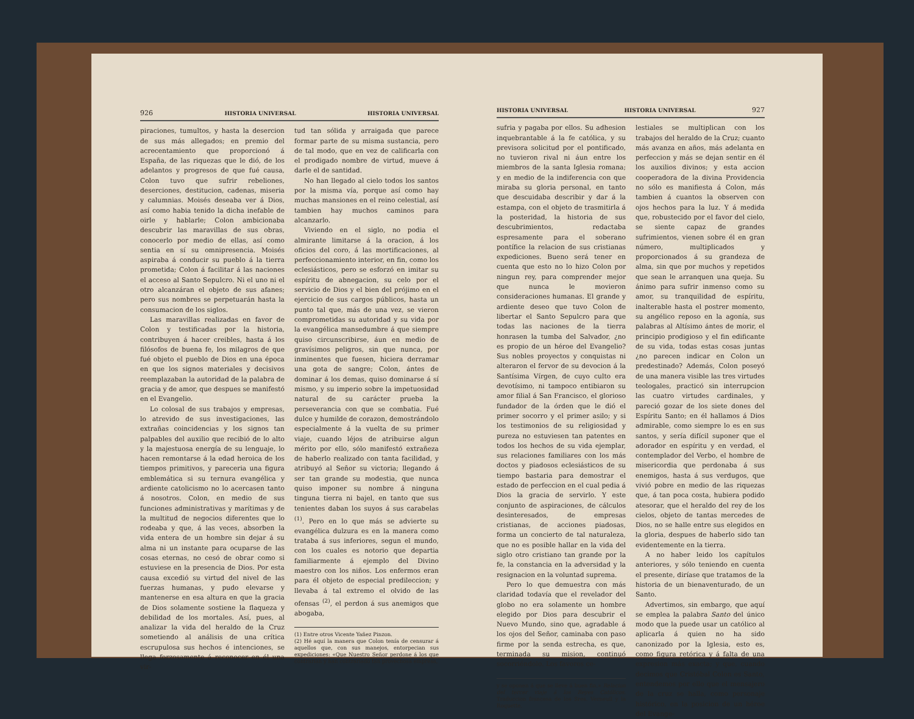926 HISTORIA UNIVERSAL HISTORIA UNIVERSAL
piraciones, tumultos, y hasta la desercion de sus más allegados; en premio del acrecentamiento que proporcionó á España, de las riquezas que le dió, de los adelantos y progresos de que fué causa, Colon tuvo que sufrir rebeliones, deserciones, destitucion, cadenas, miseria y calumnias. Moisés deseaba ver á Dios, así como habia tenido la dicha inefable de oirle y hablarle; Colon ambicionaba descubrir las maravillas de sus obras, conocerlo por medio de ellas, así como sentia en sí su omnipresencia. Moisés aspiraba á conducir su pueblo á la tierra prometida; Colon á facilitar á las naciones el acceso al Santo Sepulcro. Ni el uno ni el otro alcanzáran el objeto de sus afanes; pero sus nombres se perpetuarán hasta la consumacion de los siglos.
Las maravillas realizadas en favor de Colon y testificadas por la historia, contribuyen á hacer creibles, hasta á los filósofos de buena fe, los milagros de que fué objeto el pueblo de Dios en una época en que los signos materiales y decisivos reemplazaban la autoridad de la palabra de gracia y de amor, que despues se manifestó en el Evangelio.
Lo colosal de sus trabajos y empresas, lo atrevido de sus investigaciones, las extrañas coincidencias y los signos tan palpables del auxilio que recibió de lo alto y la majestuosa energía de su lenguaje, lo hacen remontarse á la edad heroica de los tiempos primitivos, y pareceria una figura emblemática si su ternura evangélica y ardiente catolicismo no lo acercasen tanto á nosotros. Colon, en medio de sus funciones administrativas y marítimas y de la multitud de negocios diferentes que lo rodeaba y que, á las veces, absorben la vida entera de un hombre sin dejar á su alma ni un instante para ocuparse de las cosas eternas, no cesó de obrar como si estuviese en la presencia de Dios. Por esta causa excedió su virtud del nivel de las fuerzas humanas, y pudo elevarse y mantenerse en esa altura en que la gracia de Dios solamente sostiene la flaqueza y debilidad de los mortales. Así, pues, al analizar la vida del heraldo de la Cruz sometiendo al análisis de una crítica escrupulosa sus hechos é intenciones, se llega forzosamente á reconocer en él una vir-
tud tan sólida y arraigada que parece formar parte de su misma sustancia, pero de tal modo, que en vez de calificarla con el prodigado nombre de virtud, mueve á darle el de santidad.
No han llegado al cielo todos los santos por la misma vía, porque así como hay muchas mansiones en el reino celestial, así tambien hay muchos caminos para alcanzarlo.
Viviendo en el siglo, no podia el almirante limitarse á la oracion, á los oficios del coro, á las mortificaciones, al perfeccionamiento interior, en fin, como los eclesiásticos, pero se esforzó en imitar su espíritu de abnegacion, su celo por el servicio de Dios y el bien del prójimo en el ejercicio de sus cargos públicos, hasta un punto tal que, más de una vez, se vieron comprometidas su autoridad y su vida por la evangélica mansedumbre á que siempre quiso circunscribirse, áun en medio de gravísimos peligros, sin que nunca, por inminentes que fuesen, hiciera derramar una gota de sangre; Colon, ántes de dominar á los demas, quiso dominarse á sí mismo, y su imperio sobre la impetuosidad natural de su carácter prueba la perseverancia con que se combatia. Fué dulce y humilde de corazon, demostrándolo especialmente á la vuelta de su primer viaje, cuando léjos de atribuirse algun mérito por ello, sólo manifestó extrañeza de haberlo realizado con tanta facilidad, y atribuyó al Señor su victoria; llegando á ser tan grande su modestia, que nunca quiso imponer su nombre á ninguna tinguna tierra ni bajel, en tanto que sus tenientes daban los suyos á sus carabelas <sup>(1)</sup>. Pero en lo que más se advierte su evangélica dulzura es en la manera como trataba á sus inferiores, segun el mundo, con los cuales es notorio que departia familiarmente á ejemplo del Divino maestro con los niños. Los enfermos eran para él objeto de especial predileccion; y llevaba á tal extremo el olvido de las ofensas <sup>(2)</sup>, el perdon á sus anemigos que abogaba,
(1) Entre otros Vicente Yañez Pinzon.
(2) Hé aquí la manera que Colon tenía de censurar á aquellos que, con sus manejos, entorpecian sus expediciones: «Que Nuestro Señor perdone á los que contrarian y han contrariado tan provechosa empresa,
HISTORIA UNIVERSAL HISTORIA UNIVERSAL 927
sufria y pagaba por ellos. Su adhesion inquebrantable á la fe católica, y su previsora solicitud por el pontificado, no tuvieron rival ni áun entre los miembros de la santa Iglesia romana; y en medio de la indiferencia con que miraba su gloria personal, en tanto que descuidaba describir y dar á la estampa, con el objeto de trasmitirla á la posteridad, la historia de sus descubrimientos, redactaba espresamente para el soberano pontífice la relacion de sus cristianas expediciones. Bueno será tener en cuenta que esto no lo hizo Colon por ningun rey, para comprender mejor que nunca le movieron consideraciones humanas. El grande y ardiente deseo que tuvo Colon de libertar el Santo Sepulcro para que todas las naciones de la tierra honrasen la tumba del Salvador, ¿no es propio de un héroe del Evangelio? Sus nobles proyectos y conquistas ni alteraron el fervor de su devocion á la Santísima Vírgen, de cuyo culto era devotísimo, ni tampoco entibiaron su amor filial á San Francisco, el glorioso fundador de la órden que le dió el primer socorro y el primer asilo; y si los testimonios de su religiosidad y pureza no estuviesen tan patentes en todos los hechos de su vida ejemplar, sus relaciones familiares con los más doctos y piadosos eclesiásticos de su tiempo bastaria para demostrar el estado de perfeccion en el cual pedia á Dios la gracia de servirlo. Y este conjunto de aspiraciones, de cálculos desinteresados, de empresas cristianas, de acciones piadosas, forma un concierto de tal naturaleza, que no es posible hallar en la vida del siglo otro cristiano tan grande por la fe, la constancia en la adversidad y la resignacion en la voluntad suprema.
Pero lo que demuestra con más claridad todavía que el revelador del globo no era solamente un hombre elegido por Dios para descubrir el Nuevo Mundo, sino que, agradable á los ojos del Señor, caminaba con paso firme por la senda estrecha, es que, terminada su mision, continuó socorriéndolo. Los favores ce-
y se oponen á que se lleve á buen fin.» Relacion del tercer viaje á los Reyes Católicos. Traduccion francesa de los Sres. Verneuil y la Roquette.
lestiales se multiplican con los trabajos del heraldo de la Cruz; cuanto más avanza en años, más adelanta en perfeccion y más se dejan sentir en él los auxilios divinos; y esta accion cooperadora de la divina Providencia no sólo es manifiesta á Colon, más tambien á cuantos la observen con ojos hechos para la luz. Y á medida que, robustecido por el favor del cielo, se siente capaz de grandes sufrimientos, vienen sobre él en gran número, multiplicados y proporcionados á su grandeza de alma, sin que por muchos y repetidos que sean le arranquen una queja. Su ánimo para sufrir inmenso como su amor, su tranquilidad de espíritu, inalterable hasta el postrer momento, su angélico reposo en la agonía, sus palabras al Altísimo ántes de morir, el principio prodigioso y el fin edificante de su vida, todas estas cosas juntas ¿no parecen indicar en Colon un predestinado? Además, Colon poseyó de una manera visible las tres virtudes teologales, practicó sin interrupcion las cuatro virtudes cardinales, y pareció gozar de los siete dones del Espíritu Santo; en él hallamos á Dios admirable, como siempre lo es en sus santos, y sería difícil suponer que el adorador en espíritu y en verdad, el contemplador del Verbo, el hombre de misericordia que perdonaba á sus enemigos, hasta á sus verdugos, que vivió pobre en medio de las riquezas que, á tan poca costa, hubiera podido atesorar, que el heraldo del rey de los cielos, objeto de tantas mercedes de Dios, no se halle entre sus elegidos en la gloria, despues de haberlo sido tan evidentemente en la tierra.
A no haber leido los capítulos anteriores, y sólo teniendo en cuenta el presente, diríase que tratamos de la historia de un bienaventurado, de un Santo.
Advertimos, sin embargo, que aquí se emplea la palabra Santo del único modo que la puede usar un católico al aplicarla á quien no ha sido canonizado por la Iglesia, esto es, como figura retórica y á falta de una expresion más exacta; y que, cuando decimos que Cristóbal Colon es Santo, entendemos por ello que el mensajero de la cruz se halla, como personaje histórico, en la posicion de un héroe del Evange-